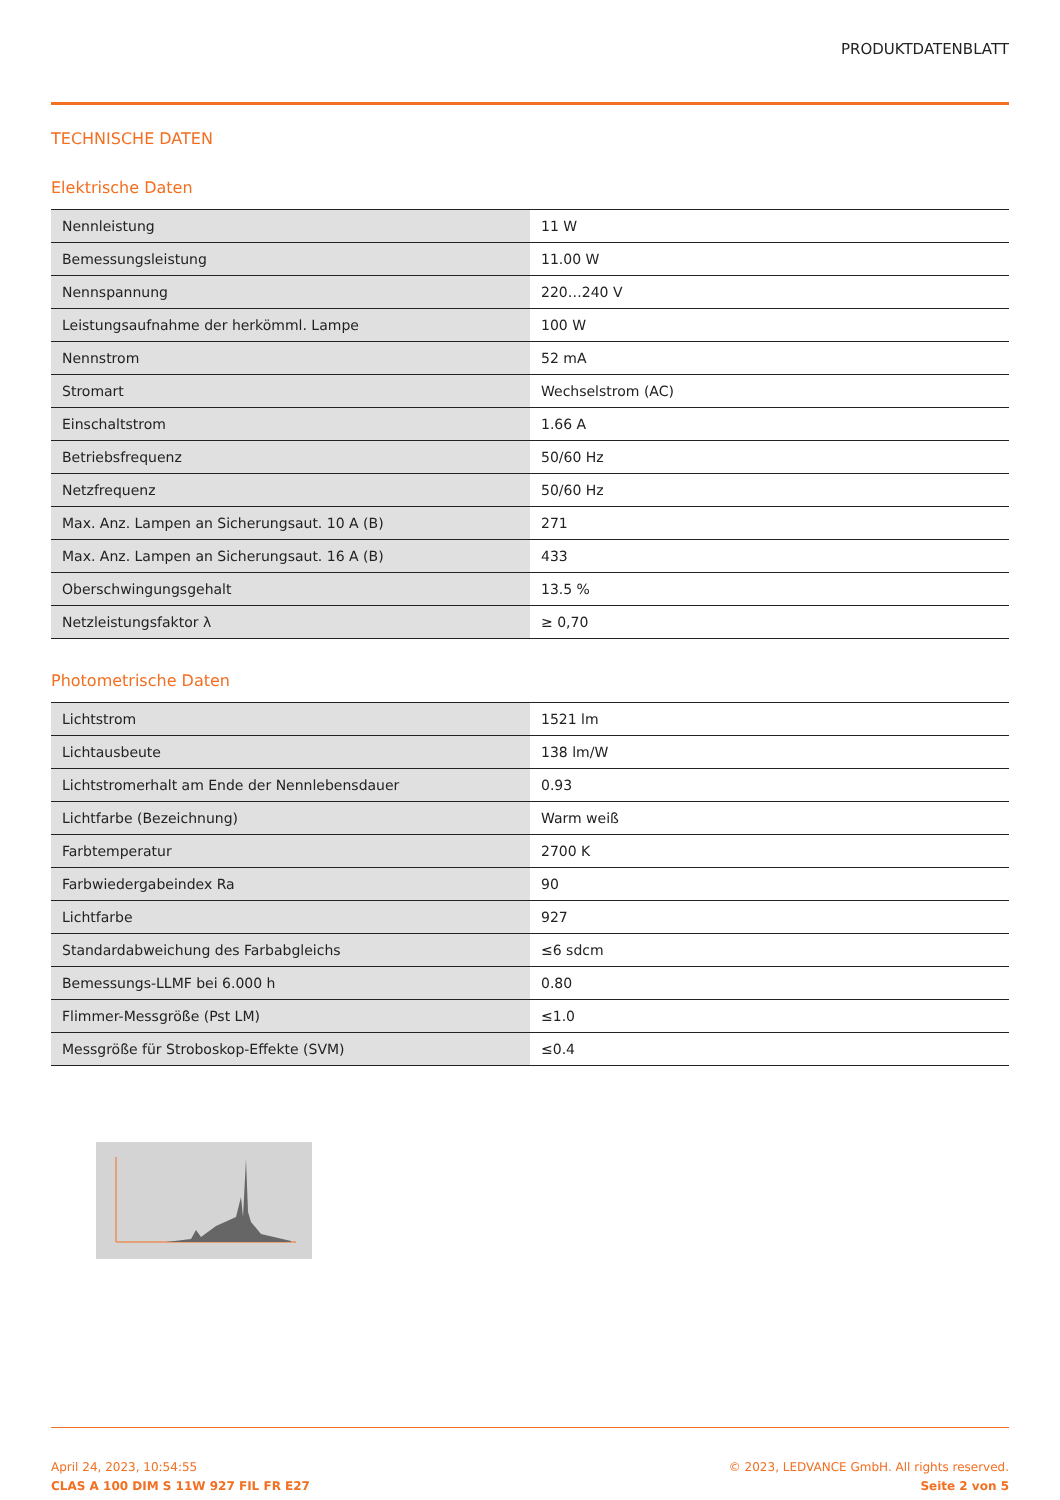PRODUKTDATENBLATT
TECHNISCHE DATEN
Elektrische Daten
| Nennleistung | 11 W |
| Bemessungsleistung | 11.00 W |
| Nennspannung | 220…240 V |
| Leistungsaufnahme der herkömml. Lampe | 100 W |
| Nennstrom | 52 mA |
| Stromart | Wechselstrom (AC) |
| Einschaltstrom | 1.66 A |
| Betriebsfrequenz | 50/60 Hz |
| Netzfrequenz | 50/60 Hz |
| Max. Anz. Lampen an Sicherungsaut. 10 A (B) | 271 |
| Max. Anz. Lampen an Sicherungsaut. 16 A (B) | 433 |
| Oberschwingungsgehalt | 13.5 % |
| Netzleistungsfaktor λ | ≥ 0,70 |
Photometrische Daten
| Lichtstrom | 1521 lm |
| Lichtausbeute | 138 lm/W |
| Lichtstromerhalt am Ende der Nennlebensdauer | 0.93 |
| Lichtfarbe (Bezeichnung) | Warm weiß |
| Farbtemperatur | 2700 K |
| Farbwiedergabeindex Ra | 90 |
| Lichtfarbe | 927 |
| Standardabweichung des Farbabgleichs | ≤6 sdcm |
| Bemessungs-LLMF bei 6.000 h | 0.80 |
| Flimmer-Messgröße (Pst LM) | ≤1.0 |
| Messgröße für Stroboskop-Effekte (SVM) | ≤0.4 |
April 24, 2023, 10:54:55
CLAS A 100 DIM S 11W 927 FIL FR E27
© 2023, LEDVANCE GmbH. All rights reserved.
Seite 2 von 5